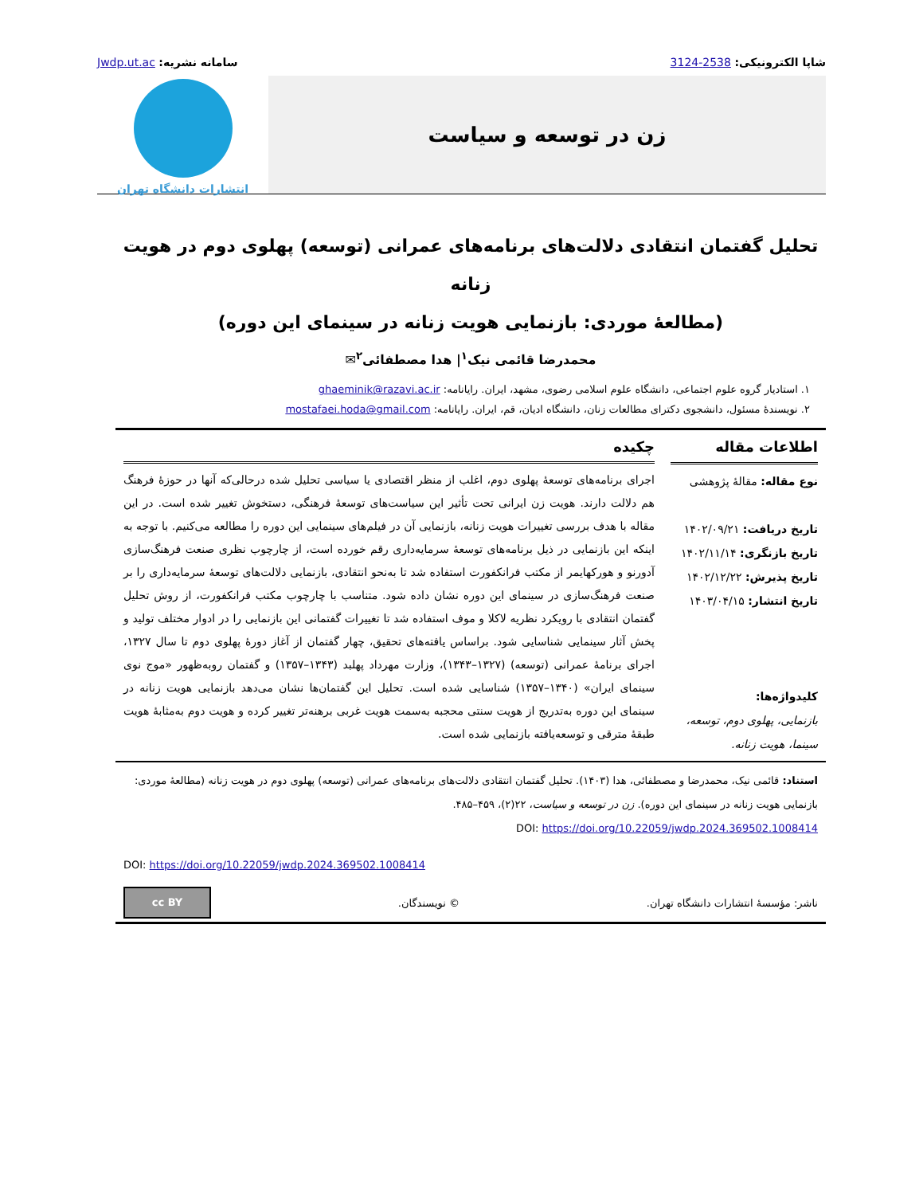شاپا الکترونیکی: 2538-3124 سامانه نشریه: Jwdp.ut.ac
زن در توسعه و سیاست
انتشارات دانشگاه تهران
تحلیل گفتمان انتقادی دلالت‌های برنامه‌های عمرانی (توسعه) پهلوی دوم در هویت زنانه
(مطالعهٔ موردی: بازنمایی هویت زنانه در سینمای این دوره)
محمدرضا قائمی نیک<sup>۱</sup>| هدا مصطفائی<sup>۲</sup>✉
۱. استادیار گروه علوم اجتماعی، دانشگاه علوم اسلامی رضوی، مشهد، ایران. رایانامه: ghaeminik@razavi.ac.ir
۲. نویسندهٔ مسئول، دانشجوی دکترای مطالعات زنان، دانشگاه ادیان، قم، ایران. رایانامه: mostafaei.hoda@gmail.com
اطلاعات مقاله
نوع مقاله: مقالهٔ پژوهشی
تاریخ دریافت: ۱۴۰۲/۰۹/۲۱
تاریخ بازنگری: ۱۴۰۲/۱۱/۱۴
تاریخ پذیرش: ۱۴۰۲/۱۲/۲۲
تاریخ انتشار: ۱۴۰۳/۰۴/۱۵
کلیدواژه‌ها:
بازنمایی، پهلوی دوم، توسعه، سینما، هویت زنانه.
چکیده
اجرای برنامه‌های توسعهٔ پهلوی دوم، اغلب از منظر اقتصادی یا سیاسی تحلیل شده درحالی‌که آنها در حوزهٔ فرهنگ هم دلالت دارند. هویت زن ایرانی تحت تأثیر این سیاست‌های توسعهٔ فرهنگی، دستخوش تغییر شده است. در این مقاله با هدف بررسی تغییرات هویت زنانه، بازنمایی آن در فیلم‌های سینمایی این دوره را مطالعه می‌کنیم. با توجه به اینکه این بازنمایی در ذیل برنامه‌های توسعهٔ سرمایه‌داری رقم خورده است، از چارچوب نظری صنعت فرهنگ‌سازی آدورنو و هورکهایمر از مکتب فرانکفورت استفاده شد تا به‌نحو انتقادی، بازنمایی دلالت‌های توسعهٔ سرمایه‌داری را بر صنعت فرهنگ‌سازی در سینمای این دوره نشان داده شود. متناسب با چارچوب مکتب فرانکفورت، از روش تحلیل گفتمان انتقادی با رویکرد نظریه لاکلا و موف استفاده شد تا تغییرات گفتمانی این بازنمایی را در ادوار مختلف تولید و پخش آثار سینمایی شناسایی شود. براساس یافته‌های تحقیق، چهار گفتمان از آغاز دورهٔ پهلوی دوم تا سال ۱۳۲۷، اجرای برنامهٔ عمرانی (توسعه) (۱۳۲۷–۱۳۴۳)، وزارت مهرداد پهلبد (۱۳۴۳–۱۳۵۷) و گفتمان روبه‌ظهور «موج نوی سینمای ایران» (۱۳۴۰–۱۳۵۷) شناسایی شده است. تحلیل این گفتمان‌ها نشان می‌دهد بازنمایی هویت زنانه در سینمای این دوره به‌تدریج از هویت سنتی محجبه به‌سمت هویت غربی برهنه‌تر تغییر کرده و هویت دوم به‌مثابهٔ هویت طبقهٔ مترقی و توسعه‌یافته بازنمایی شده است.
استناد: قائمی نیک، محمدرضا و مصطفائی، هدا (۱۴۰۳). تحلیل گفتمان انتقادی دلالت‌های برنامه‌های عمرانی (توسعه) پهلوی دوم در هویت زنانه (مطالعهٔ موردی: بازنمایی هویت زنانه در سینمای این دوره). زن در توسعه و سیاست، ۲۲(۲)، ۴۵۹–۴۸۵.
DOI: https://doi.org/10.22059/jwdp.2024.369502.1008414
DOI: https://doi.org/10.22059/jwdp.2024.369502.1008414
ناشر: مؤسسهٔ انتشارات دانشگاه تهران. © نویسندگان.
cc BY